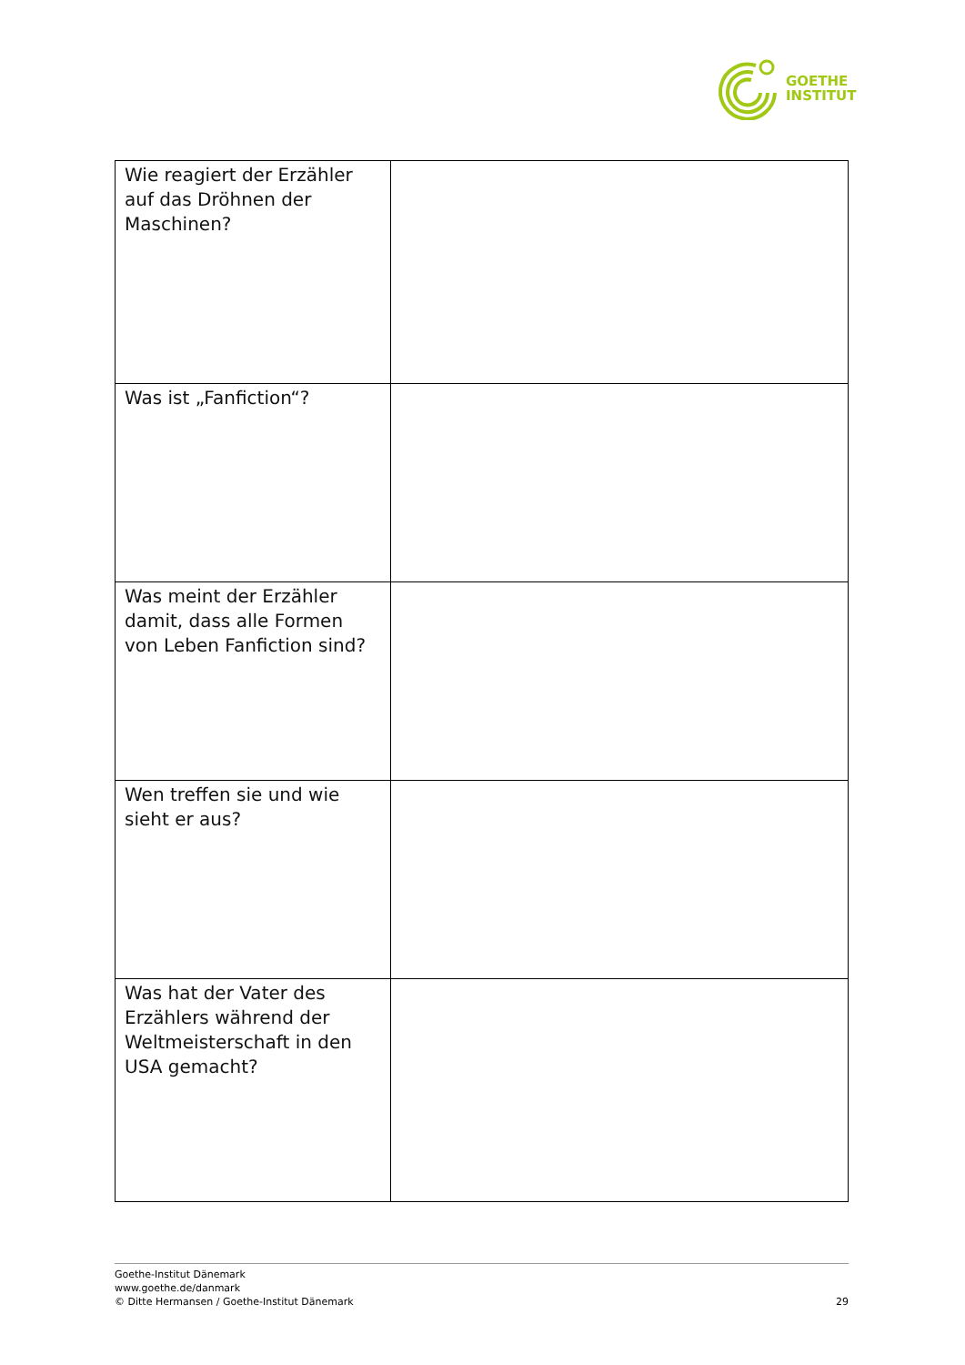GOETHE
INSTITUT
| Wie reagiert der Erzähler auf das Dröhnen der Maschinen? | |
| Was ist „Fanfiction“? | |
| Was meint der Erzähler damit, dass alle Formen von Leben Fanfiction sind? | |
| Wen treffen sie und wie sieht er aus? | |
| Was hat der Vater des Erzählers während der Weltmeisterschaft in den USA gemacht? | |
Goethe-Institut Dänemark
www.goethe.de/danmark
© Ditte Hermansen / Goethe-Institut Dänemark
29